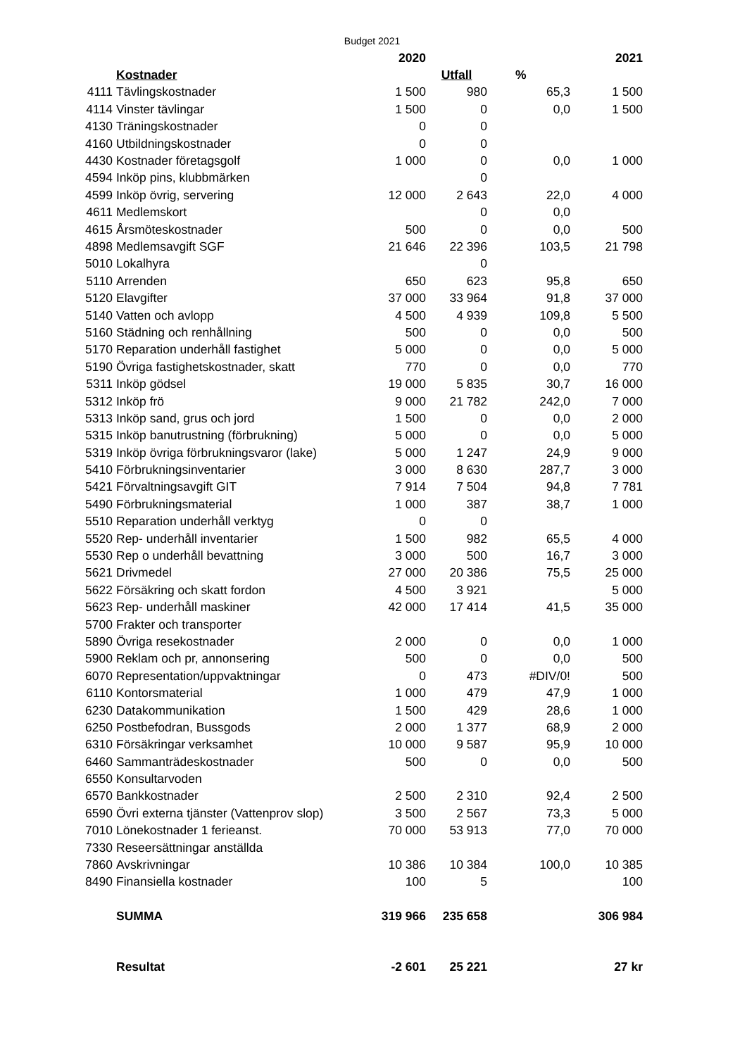Budget 2021
| | | 2020 | | | 2021 |
| --- | --- | --- | --- | --- | --- |
| | Kostnader | | Utfall | % | |
| 4111 | Tävlingskostnader | 1 500 | 980 | 65,3 | 1 500 |
| 4114 | Vinster tävlingar | 1 500 | 0 | 0,0 | 1 500 |
| 4130 | Träningskostnader | 0 | 0 | | |
| 4160 | Utbildningskostnader | 0 | 0 | | |
| 4430 | Kostnader företagsgolf | 1 000 | 0 | 0,0 | 1 000 |
| 4594 | Inköp pins, klubbmärken | | 0 | | |
| 4599 | Inköp övrig, servering | 12 000 | 2 643 | 22,0 | 4 000 |
| 4611 | Medlemskort | | 0 | 0,0 | |
| 4615 | Årsmöteskostnader | 500 | 0 | 0,0 | 500 |
| 4898 | Medlemsavgift SGF | 21 646 | 22 396 | 103,5 | 21 798 |
| 5010 | Lokalhyra | | 0 | | |
| 5110 | Arrenden | 650 | 623 | 95,8 | 650 |
| 5120 | Elavgifter | 37 000 | 33 964 | 91,8 | 37 000 |
| 5140 | Vatten och avlopp | 4 500 | 4 939 | 109,8 | 5 500 |
| 5160 | Städning och renhållning | 500 | 0 | 0,0 | 500 |
| 5170 | Reparation underhåll fastighet | 5 000 | 0 | 0,0 | 5 000 |
| 5190 | Övriga fastighetskostnader, skatt | 770 | 0 | 0,0 | 770 |
| 5311 | Inköp gödsel | 19 000 | 5 835 | 30,7 | 16 000 |
| 5312 | Inköp frö | 9 000 | 21 782 | 242,0 | 7 000 |
| 5313 | Inköp sand, grus och jord | 1 500 | 0 | 0,0 | 2 000 |
| 5315 | Inköp banutrustning (förbrukning) | 5 000 | 0 | 0,0 | 5 000 |
| 5319 | Inköp övriga förbrukningsvaror (lake) | 5 000 | 1 247 | 24,9 | 9 000 |
| 5410 | Förbrukningsinventarier | 3 000 | 8 630 | 287,7 | 3 000 |
| 5421 | Förvaltningsavgift GIT | 7 914 | 7 504 | 94,8 | 7 781 |
| 5490 | Förbrukningsmaterial | 1 000 | 387 | 38,7 | 1 000 |
| 5510 | Reparation underhåll verktyg | 0 | 0 | | |
| 5520 | Rep- underhåll inventarier | 1 500 | 982 | 65,5 | 4 000 |
| 5530 | Rep o underhåll bevattning | 3 000 | 500 | 16,7 | 3 000 |
| 5621 | Drivmedel | 27 000 | 20 386 | 75,5 | 25 000 |
| 5622 | Försäkring och skatt fordon | 4 500 | 3 921 | | 5 000 |
| 5623 | Rep- underhåll maskiner | 42 000 | 17 414 | 41,5 | 35 000 |
| 5700 | Frakter och transporter | | | | |
| 5890 | Övriga resekostnader | 2 000 | 0 | 0,0 | 1 000 |
| 5900 | Reklam och pr, annonsering | 500 | 0 | 0,0 | 500 |
| 6070 | Representation/uppvaktningar | 0 | 473 | #DIV/0! | 500 |
| 6110 | Kontorsmaterial | 1 000 | 479 | 47,9 | 1 000 |
| 6230 | Datakommunikation | 1 500 | 429 | 28,6 | 1 000 |
| 6250 | Postbefodran, Bussgods | 2 000 | 1 377 | 68,9 | 2 000 |
| 6310 | Försäkringar verksamhet | 10 000 | 9 587 | 95,9 | 10 000 |
| 6460 | Sammanträdeskostnader | 500 | 0 | 0,0 | 500 |
| 6550 | Konsultarvoden | | | | |
| 6570 | Bankkostnader | 2 500 | 2 310 | 92,4 | 2 500 |
| 6590 | Övri externa tjänster (Vattenprov slop) | 3 500 | 2 567 | 73,3 | 5 000 |
| 7010 | Lönekostnader 1 ferieanst. | 70 000 | 53 913 | 77,0 | 70 000 |
| 7330 | Reseersättningar anställda | | | | |
| 7860 | Avskrivningar | 10 386 | 10 384 | 100,0 | 10 385 |
| 8490 | Finansiella kostnader | 100 | 5 | | 100 |
| | SUMMA | 319 966 | 235 658 | | 306 984 |
| | Resultat | -2 601 | 25 221 | | 27 kr |